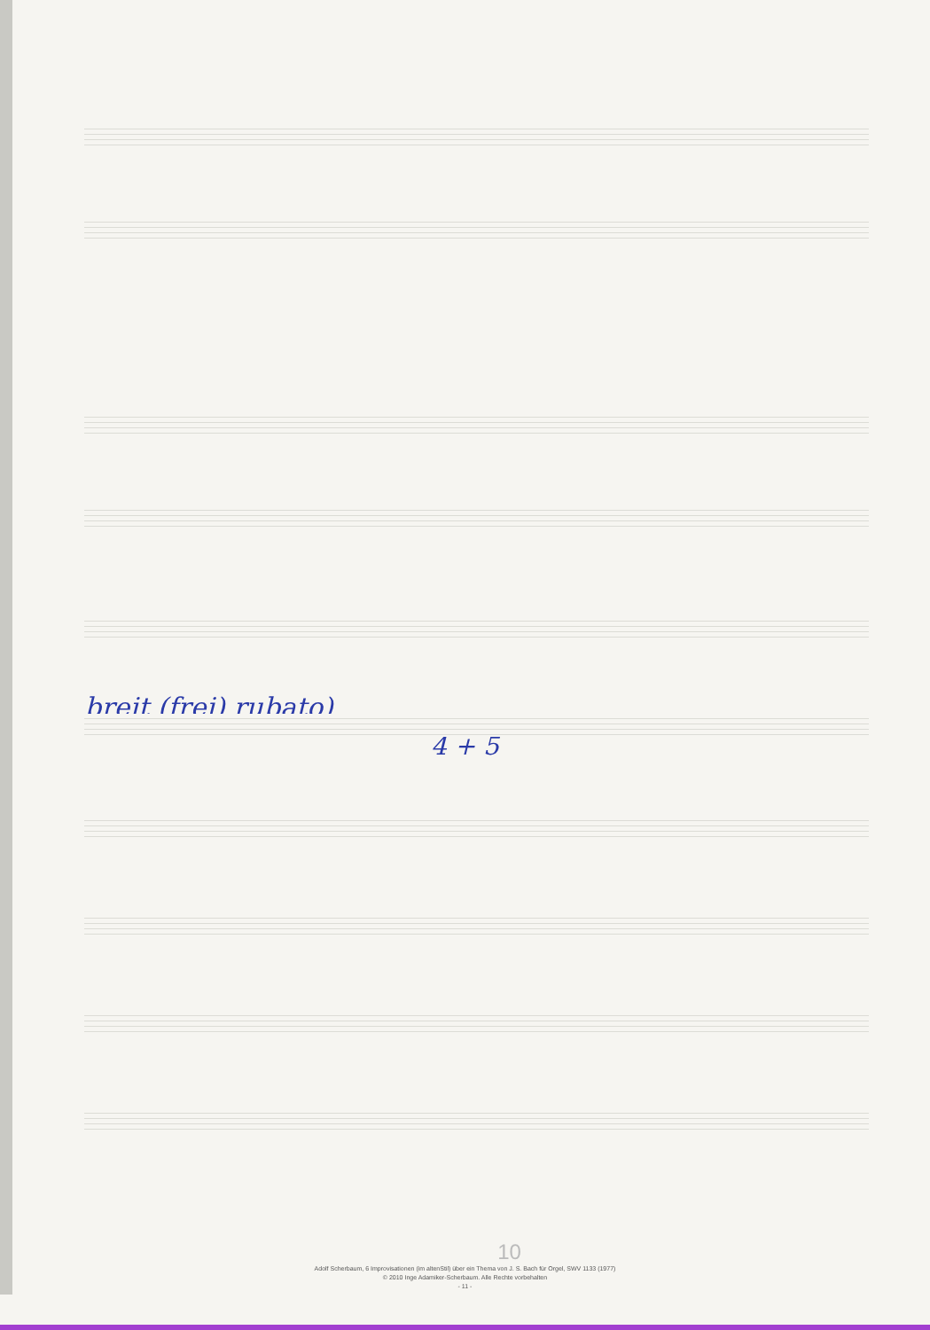breit (frei) rubato)
4 + 5
10
Adolf Scherbaum, 6 Improvisationen (im altenStil) über ein Thema von J. S. Bach für Orgel, SWV 1133 (1977)
© 2010 Inge Adamiker-Scherbaum. Alle Rechte vorbehalten
- 11 -